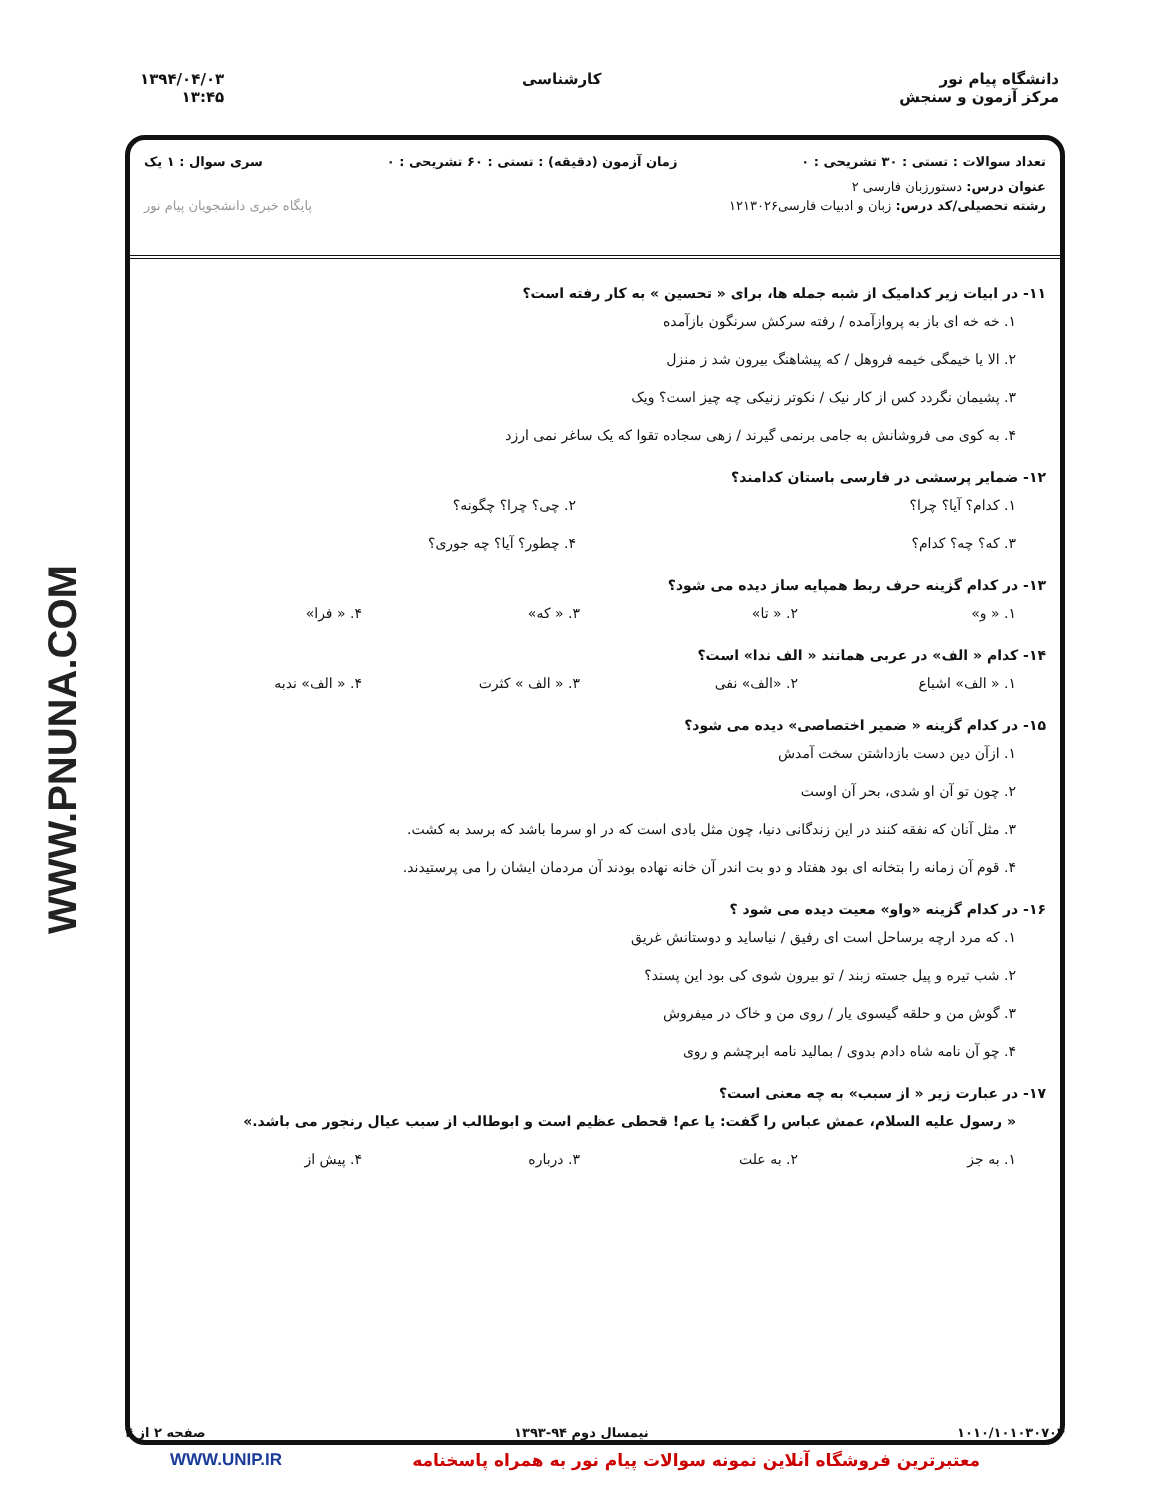WWW.PNUNA.COM
دانشگاه پیام نور
مرکز آزمون و سنجش
کارشناسی ۱۳۹۴/۰۴/۰۳
۱۳:۴۵
تعداد سوالات : تستی : ۳۰ تشریحی : ۰ زمان آزمون (دقیقه) : تستی : ۶۰ تشریحی : ۰ سری سوال : ۱ یک
عنوان درس: دستورزبان فارسی ۲
رشته تحصیلی/کد درس: زبان و ادبیات فارسی۱۲۱۳۰۲۶ پایگاه خبری دانشجویان پیام نور
۱۱- در ابیات زیر کدامیک از شبه جمله ها، برای « تحسین » به کار رفته است؟
۱. خه خه ای باز به پروازآمده / رفته سرکش سرنگون بازآمده
۲. الا یا خیمگی خیمه فروهل / که پیشاهنگ بیرون شد ز منزل
۳. پشیمان نگردد کس از کار نیک / نکوتر زنیکی چه چیز است؟ ویک
۴. به کوی می فروشانش به جامی برنمی گیرند / زهی سجاده تقوا که یک ساغر نمی ارزد
۱۲- ضمایر پرسشی در فارسی باستان کدامند؟
۱. کدام؟ آیا؟ چرا؟ ۲. چی؟ چرا؟ چگونه؟
۳. که؟ چه؟ کدام؟ ۴. چطور؟ آیا؟ چه جوری؟
۱۳- در کدام گزینه حرف ربط همپایه ساز دیده می شود؟
۱. « و» ۲. « تا» ۳. « که» ۴. « فرا»
۱۴- کدام « الف» در عربی همانند « الف ندا» است؟
۱. « الف» اشباع ۲. «الف» نفی ۳. « الف » کثرت ۴. « الف» ندبه
۱۵- در کدام گزینه « ضمیر اختصاصی» دیده می شود؟
۱. ازآن دین دست بازداشتن سخت آمدش
۲. چون تو آن او شدی، بحر آن اوست
۳. مثل آنان که نفقه کنند در این زندگانی دنیا، چون مثل بادی است که در او سرما باشد که برسد به کشت.
۴. قوم آن زمانه را بتخانه ای بود هفتاد و دو بت اندر آن خانه نهاده بودند آن مردمان ایشان را می پرستیدند.
۱۶- در کدام گزینه «واو» معیت دیده می شود ؟
۱. که مرد ارچه برساحل است ای رفیق / نیاساید و دوستانش غریق
۲. شب تیره و پیل جسته زبند / تو بیرون شوی کی بود این پسند؟
۳. گوش من و حلقه گیسوی یار / روی من و خاک در میفروش
۴. چو آن نامه شاه دادم بدوی / بمالید نامه ابرچشم و روی
۱۷- در عبارت زیر « از سبب» به چه معنی است؟
« رسول علیه السلام، عمش عباس را گفت: یا عم! قحطی عظیم است و ابوطالب از سبب عیال رنجور می باشد.»
۱. به جز ۲. به علت ۳. درباره ۴. پیش از
۱۰۱۰/۱۰۱۰۳۰۷۰۴ نیمسال دوم ۹۴-۱۳۹۳ صفحه ۲ از ۴
معتبرترین فروشگاه آنلاین نمونه سوالات پیام نور به همراه پاسخنامه WWW.UNIP.IR